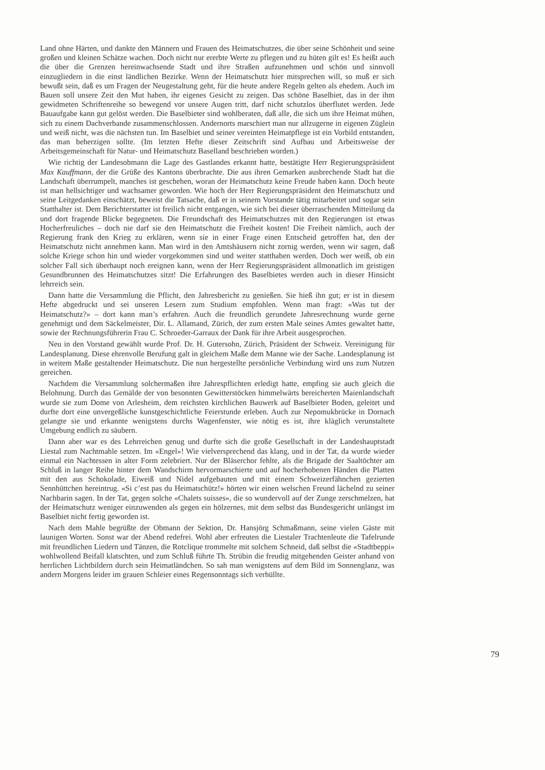Land ohne Härten, und dankte den Männern und Frauen des Heimatschutzes, die über seine Schönheit und seine großen und kleinen Schätze wachen. Doch nicht nur ererbte Werte zu pflegen und zu hüten gilt es! Es heißt auch die über die Grenzen hereinwachsende Stadt und ihre Straßen aufzunehmen und schön und sinnvoll einzugliedern in die einst ländlichen Bezirke. Wenn der Heimatschutz hier mitsprechen will, so muß er sich bewußt sein, daß es um Fragen der Neugestaltung geht, für die heute andere Regeln gelten als ehedem. Auch im Bauen soll unsere Zeit den Mut haben, ihr eigenes Gesicht zu zeigen. Das schöne Baselbiet, das in der ihm gewidmeten Schriftenreihe so bewegend vor unsere Augen tritt, darf nicht schutzlos überflutet werden. Jede Bauaufgabe kann gut gelöst werden. Die Baselbieter sind wohlberaten, daß alle, die sich um ihre Heimat mühen, sich zu einem Dachverbande zusammenschlossen. Andernorts marschiert man nur allzugerne in eigenen Züglein und weiß nicht, was die nächsten tun. Im Baselbiet und seiner vereinten Heimatpflege ist ein Vorbild entstanden, das man beherzigen sollte. (Im letzten Hefte dieser Zeitschrift sind Aufbau und Arbeitsweise der Arbeitsgemeinschaft für Natur- und Heimatschutz Baselland beschrieben worden.)
Wie richtig der Landesobmann die Lage des Gastlandes erkannt hatte, bestätigte Herr Regierungspräsident Max Kauffmann, der die Grüße des Kantons überbrachte. Die aus ihren Gemarken ausbrechende Stadt hat die Landschaft überrumpelt, manches ist geschehen, woran der Heimatschutz keine Freude haben kann. Doch heute ist man hellsichtiger und wachsamer geworden. Wie hoch der Herr Regierungspräsident den Heimatschutz und seine Leitgedanken einschätzt, beweist die Tatsache, daß er in seinem Vorstande tätig mitarbeitet und sogar sein Statthalter ist. Dem Berichterstatter ist freilich nicht entgangen, wie sich bei dieser überraschenden Mitteilung da und dort fragende Blicke begegneten. Die Freundschaft des Heimatschutzes mit den Regierungen ist etwas Hocherfreuliches – doch nie darf sie den Heimatschutz die Freiheit kosten! Die Freiheit nämlich, auch der Regierung frank den Krieg zu erklären, wenn sie in einer Frage einen Entscheid getroffen hat, den der Heimatschutz nicht annehmen kann. Man wird in den Amtshäusern nicht zornig werden, wenn wir sagen, daß solche Kriege schon hin und wieder vorgekommen sind und weiter statthaben werden. Doch wer weiß, ob ein solcher Fall sich überhaupt noch ereignen kann, wenn der Herr Regierungspräsident allmonatlich im geistigen Gesundbrunnen des Heimatschutzes sitzt! Die Erfahrungen des Baselbietes werden auch in dieser Hinsicht lehrreich sein.
Dann hatte die Versammlung die Pflicht, den Jahresbericht zu genießen. Sie hieß ihn gut; er ist in diesem Hefte abgedruckt und sei unseren Lesern zum Studium empfohlen. Wenn man fragt: «Was tut der Heimatschutz?» – dort kann man’s erfahren. Auch die freundlich gerundete Jahresrechnung wurde gerne genehmigt und dem Säckelmeister, Dir. L. Allamand, Zürich, der zum ersten Male seines Amtes gewaltet hatte, sowie der Rechnungsführerin Frau C. Schroeder-Garraux der Dank für ihre Arbeit ausgesprochen.
Neu in den Vorstand gewählt wurde Prof. Dr. H. Gutersohn, Zürich, Präsident der Schweiz. Vereinigung für Landesplanung. Diese ehrenvolle Berufung galt in gleichem Maße dem Manne wie der Sache. Landesplanung ist in weitem Maße gestaltender Heimatschutz. Die nun hergestellte persönliche Verbindung wird uns zum Nutzen gereichen.
Nachdem die Versammlung solchermaßen ihre Jahrespflichten erledigt hatte, empfing sie auch gleich die Belohnung. Durch das Gemälde der von besonnten Gewitterstöcken himmelwärts bereicherten Maienlandschaft wurde sie zum Dome von Arlesheim, dem reichsten kirchlichen Bauwerk auf Baselbieter Boden, geleitet und durfte dort eine unvergeßliche kunstgeschichtliche Feierstunde erleben. Auch zur Nepomukbrücke in Dornach gelangte sie und erkannte wenigstens durchs Wagenfenster, wie nötig es ist, ihre kläglich verunstaltete Umgebung endlich zu säubern.
Dann aber war es des Lehrreichen genug und durfte sich die große Gesellschaft in der Landeshauptstadt Liestal zum Nachtmahle setzen. Im «Engel»! Wie vielversprechend das klang, und in der Tat, da wurde wieder einmal ein Nachtessen in alter Form zelebriert. Nur der Bläserchor fehlte, als die Brigade der Saaltöchter am Schluß in langer Reihe hinter dem Wandschirm hervormarschierte und auf hocherhobenen Händen die Platten mit den aus Schokolade, Eiweiß und Nidel aufgebauten und mit einem Schweizerfähnchen gezierten Sennhüttchen hereintrug. «Si c’est pas du Heimatschütz!» hörten wir einen welschen Freund lächelnd zu seiner Nachbarin sagen. In der Tat, gegen solche «Chalets suisses», die so wundervoll auf der Zunge zerschmelzen, hat der Heimatschutz weniger einzuwenden als gegen ein hölzernes, mit dem selbst das Bundesgericht unlängst im Baselbiet nicht fertig geworden ist.
Nach dem Mahle begrüßte der Obmann der Sektion, Dr. Hansjörg Schmaßmann, seine vielen Gäste mit launigen Worten. Sonst war der Abend redefrei. Wohl aber erfreuten die Liestaler Trachtenleute die Tafelrunde mit freundlichen Liedern und Tänzen, die Rotclique trommelte mit solchem Schneid, daß selbst die «Stadtbeppi» wohlwollend Beifall klatschten, und zum Schluß führte Th. Strübin die freudig mitgehenden Geister anhand von herrlichen Lichtbildern durch sein Heimatländchen. So sah man wenigstens auf dem Bild im Sonnenglanz, was andern Morgens leider im grauen Schleier eines Regensonntags sich verhüllte.
79